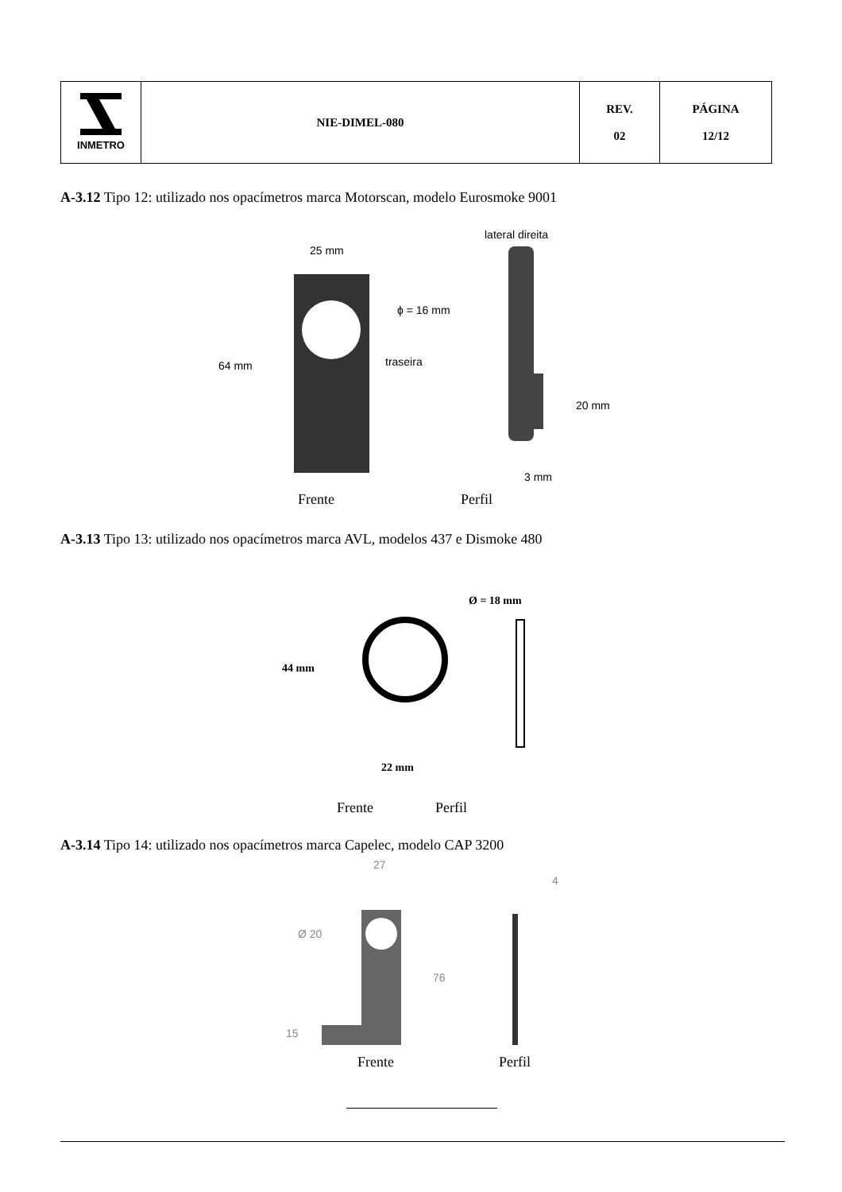| INMETRO | NIE-DIMEL-080 | REV. 02 | PÁGINA 12/12 |
A-3.12 Tipo 12: utilizado nos opacímetros marca Motorscan, modelo Eurosmoke 9001
25 mm
lateral direita
ϕ = 16 mm
64 mm
traseira
20 mm
3 mm
Frente Perfil
A-3.13 Tipo 13: utilizado nos opacímetros marca AVL, modelos 437 e Dismoke 480
Ø = 18 mm
44 mm
22 mm
Frente Perfil
A-3.14 Tipo 14: utilizado nos opacímetros marca Capelec, modelo CAP 3200
27
4
Ø 20
76
15
Frente Perfil